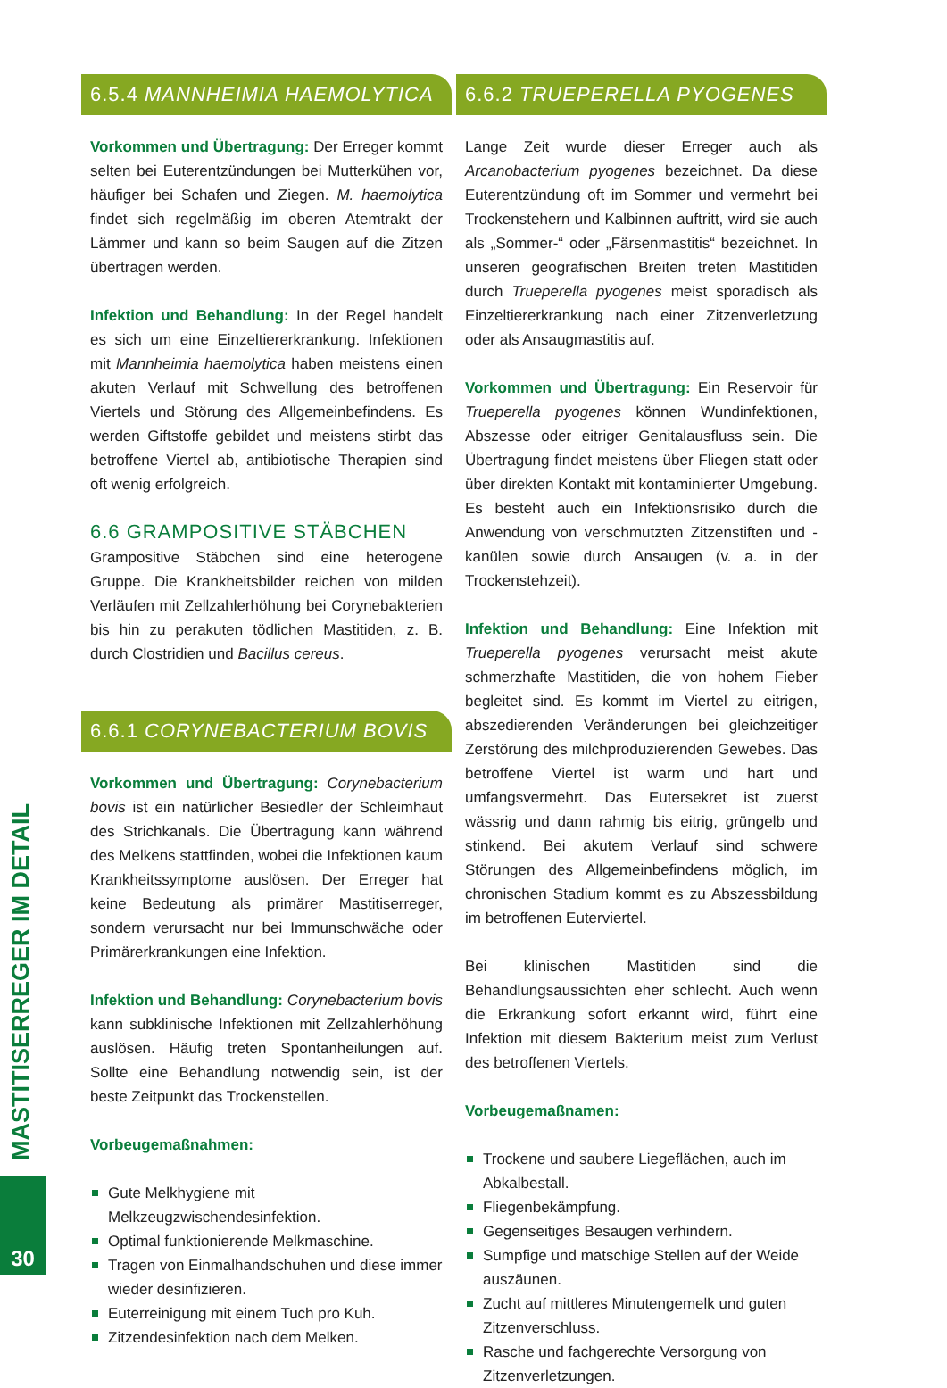MASTITISERREGER IM DETAIL
30
6.5.4 MANNHEIMIA HAEMOLYTICA
Vorkommen und Übertragung: Der Erreger kommt selten bei Euterentzündungen bei Mutterkühen vor, häufiger bei Schafen und Ziegen. M. haemolytica findet sich regelmäßig im oberen Atemtrakt der Lämmer und kann so beim Saugen auf die Zitzen übertragen werden.
Infektion und Behandlung: In der Regel handelt es sich um eine Einzeltiererkrankung. Infektionen mit Mannheimia haemolytica haben meistens einen akuten Verlauf mit Schwellung des betroffenen Viertels und Störung des Allgemeinbefindens. Es werden Giftstoffe gebildet und meistens stirbt das betroffene Viertel ab, antibiotische Therapien sind oft wenig erfolgreich.
6.6 GRAMPOSITIVE STÄBCHEN
Grampositive Stäbchen sind eine heterogene Gruppe. Die Krankheitsbilder reichen von milden Verläufen mit Zellzahlerhöhung bei Corynebakterien bis hin zu perakuten tödlichen Mastitiden, z. B. durch Clostridien und Bacillus cereus.
6.6.1 CORYNEBACTERIUM BOVIS
Vorkommen und Übertragung: Corynebacterium bovis ist ein natürlicher Besiedler der Schleimhaut des Strichkanals. Die Übertragung kann während des Melkens stattfinden, wobei die Infektionen kaum Krankheitssymptome auslösen. Der Erreger hat keine Bedeutung als primärer Mastitiserreger, sondern verursacht nur bei Immunschwäche oder Primärerkrankungen eine Infektion.
Infektion und Behandlung: Corynebacterium bovis kann subklinische Infektionen mit Zellzahlerhöhung auslösen. Häufig treten Spontanheilungen auf. Sollte eine Behandlung notwendig sein, ist der beste Zeitpunkt das Trockenstellen.
Vorbeugemaßnahmen:
Gute Melkhygiene mit Melkzeugzwischendesinfektion.
Optimal funktionierende Melkmaschine.
Tragen von Einmalhandschuhen und diese immer wieder desinfizieren.
Euterreinigung mit einem Tuch pro Kuh.
Zitzendesinfektion nach dem Melken.
6.6.2 TRUEPERELLA PYOGENES
Lange Zeit wurde dieser Erreger auch als Arcanobacterium pyogenes bezeichnet. Da diese Euterentzündung oft im Sommer und vermehrt bei Trockenstehern und Kalbinnen auftritt, wird sie auch als „Sommer-“ oder „Färsenmastitis“ bezeichnet. In unseren geografischen Breiten treten Mastitiden durch Trueperella pyogenes meist sporadisch als Einzeltiererkrankung nach einer Zitzenverletzung oder als Ansaugmastitis auf.
Vorkommen und Übertragung: Ein Reservoir für Trueperella pyogenes können Wundinfektionen, Abszesse oder eitriger Genitalausfluss sein. Die Übertragung findet meistens über Fliegen statt oder über direkten Kontakt mit kontaminierter Umgebung. Es besteht auch ein Infektionsrisiko durch die Anwendung von verschmutzten Zitzenstiften und -kanülen sowie durch Ansaugen (v. a. in der Trockenstehzeit).
Infektion und Behandlung: Eine Infektion mit Trueperella pyogenes verursacht meist akute schmerzhafte Mastitiden, die von hohem Fieber begleitet sind. Es kommt im Viertel zu eitrigen, abszedierenden Veränderungen bei gleichzeitiger Zerstörung des milchproduzierenden Gewebes. Das betroffene Viertel ist warm und hart und umfangsvermehrt. Das Eutersekret ist zuerst wässrig und dann rahmig bis eitrig, grüngelb und stinkend. Bei akutem Verlauf sind schwere Störungen des Allgemeinbefindens möglich, im chronischen Stadium kommt es zu Abszessbildung im betroffenen Euterviertel.
Bei klinischen Mastitiden sind die Behandlungsaussichten eher schlecht. Auch wenn die Erkrankung sofort erkannt wird, führt eine Infektion mit diesem Bakterium meist zum Verlust des betroffenen Viertels.
Vorbeugemaßnamen:
Trockene und saubere Liegeflächen, auch im Abkalbestall.
Fliegenbekämpfung.
Gegenseitiges Besaugen verhindern.
Sumpfige und matschige Stellen auf der Weide auszäunen.
Zucht auf mittleres Minutengemelk und guten Zitzenverschluss.
Rasche und fachgerechte Versorgung von Zitzenverletzungen.